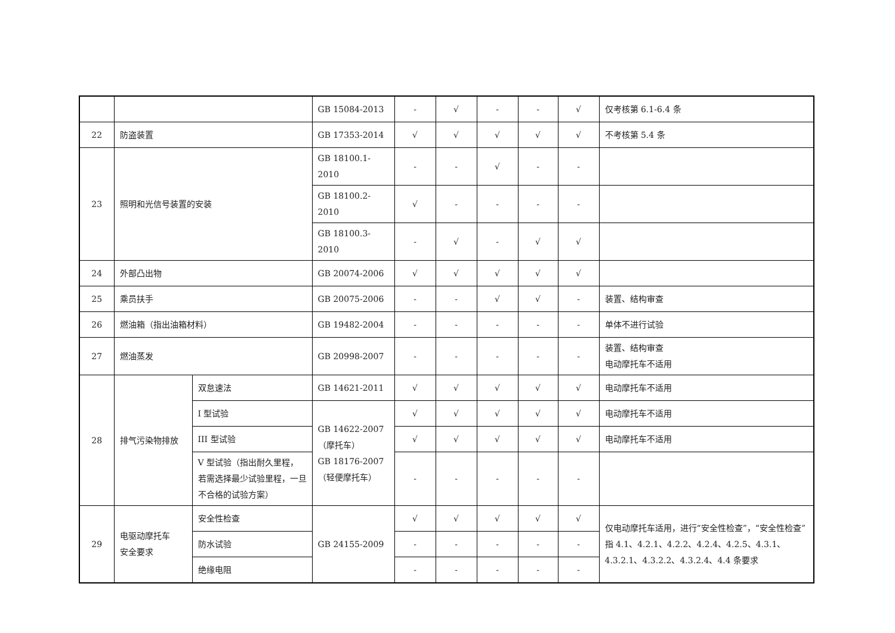| | | | GB 15084-2013 | - | √ | - | - | √ | 仅考核第 6.1-6.4 条 |
| 22 | 防盗装置 | | GB 17353-2014 | √ | √ | √ | √ | √ | 不考核第 5.4 条 |
| 23 | 照明和光信号装置的安装 | | GB 18100.1-2010 | - | - | √ | - | - | |
| | | | GB 18100.2-2010 | √ | - | - | - | - | |
| | | | GB 18100.3-2010 | - | √ | - | √ | √ | |
| 24 | 外部凸出物 | | GB 20074-2006 | √ | √ | √ | √ | √ | |
| 25 | 乘员扶手 | | GB 20075-2006 | - | - | √ | √ | - | 装置、结构审查 |
| 26 | 燃油箱（指出油箱材料） | | GB 19482-2004 | - | - | - | - | - | 单体不进行试验 |
| 27 | 燃油蒸发 | | GB 20998-2007 | - | - | - | - | - | 装置、结构审查 电动摩托车不适用 |
| 28 | 排气污染物排放 | 双怠速法 | GB 14621-2011 | √ | √ | √ | √ | √ | 电动摩托车不适用 |
| | | I 型试验 | GB 14622-2007 （摩托车） GB 18176-2007 （轻便摩托车） | √ | √ | √ | √ | √ | 电动摩托车不适用 |
| | | III 型试验 | | √ | √ | √ | √ | √ | 电动摩托车不适用 |
| | | V 型试验（指出耐久里程，若需选择最少试验里程，一旦不合格的试验方案） | | - | - | - | - | - | |
| 29 | 电驱动摩托车 安全要求 | 安全性检查 | GB 24155-2009 | √ | √ | √ | √ | √ | 仅电动摩托车适用，进行“安全性检查”，“安全性检查”指 4.1、4.2.1、4.2.2、4.2.4、4.2.5、4.3.1、4.3.2.1、4.3.2.2、4.3.2.4、4.4 条要求 |
| | | 防水试验 | | - | - | - | - | - | |
| | | 绝缘电阻 | | - | - | - | - | - | |